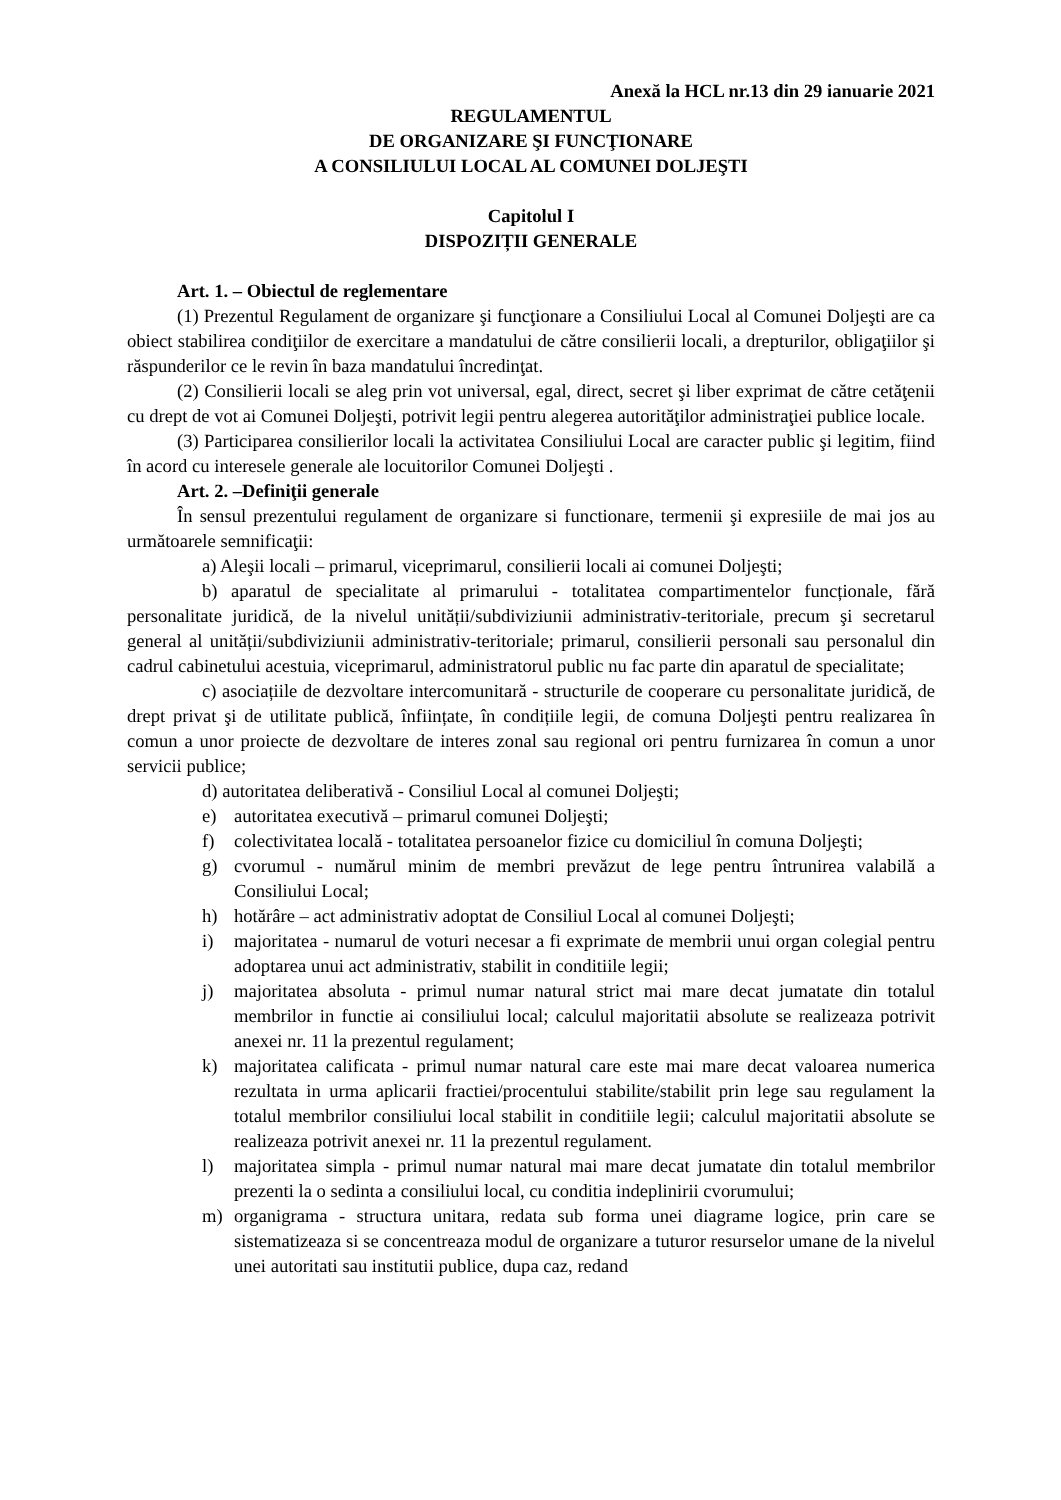Anexă la HCL nr.13 din 29 ianuarie 2021
REGULAMENTUL
DE ORGANIZARE ŞI FUNCŢIONARE
A CONSILIULUI LOCAL AL COMUNEI DOLJEŞTI
Capitolul I
DISPOZIȚII GENERALE
Art. 1. – Obiectul de reglementare
(1) Prezentul Regulament de organizare şi funcţionare a Consiliului Local al Comunei Doljeşti are ca obiect stabilirea condiţiilor de exercitare a mandatului de către consilierii locali, a drepturilor, obligaţiilor şi răspunderilor ce le revin în baza mandatului încredinţat.
(2) Consilierii locali se aleg prin vot universal, egal, direct, secret şi liber exprimat de către cetăţenii cu drept de vot ai Comunei Doljeşti, potrivit legii pentru alegerea autorităţilor administraţiei publice locale.
(3) Participarea consilierilor locali la activitatea Consiliului Local are caracter public şi legitim, fiind în acord cu interesele generale ale locuitorilor Comunei Doljeşti .
Art. 2. –Definiţii generale
În sensul prezentului regulament de organizare si functionare, termenii şi expresiile de mai jos au următoarele semnificaţii:
a) Aleşii locali – primarul, viceprimarul, consilierii locali ai comunei Doljeşti;
b) aparatul de specialitate al primarului - totalitatea compartimentelor funcționale, fără personalitate juridică, de la nivelul unității/subdiviziunii administrativ-teritoriale, precum şi secretarul general al unității/subdiviziunii administrativ-teritoriale; primarul, consilierii personali sau personalul din cadrul cabinetului acestuia, viceprimarul, administratorul public nu fac parte din aparatul de specialitate;
c) asociațiile de dezvoltare intercomunitară - structurile de cooperare cu personalitate juridică, de drept privat şi de utilitate publică, înființate, în condițiile legii, de comuna Doljeşti pentru realizarea în comun a unor proiecte de dezvoltare de interes zonal sau regional ori pentru furnizarea în comun a unor servicii publice;
d) autoritatea deliberativă - Consiliul Local al comunei Doljeşti;
e) autoritatea executivă – primarul comunei Doljeşti;
f) colectivitatea locală - totalitatea persoanelor fizice cu domiciliul în comuna Doljeşti;
g) cvorumul - numărul minim de membri prevăzut de lege pentru întrunirea valabilă a Consiliului Local;
h) hotărâre – act administrativ adoptat de Consiliul Local al comunei Doljeşti;
i) majoritatea - numarul de voturi necesar a fi exprimate de membrii unui organ colegial pentru adoptarea unui act administrativ, stabilit in conditiile legii;
j) majoritatea absoluta - primul numar natural strict mai mare decat jumatate din totalul membrilor in functie ai consiliului local; calculul majoritatii absolute se realizeaza potrivit anexei nr. 11 la prezentul regulament;
k) majoritatea calificata - primul numar natural care este mai mare decat valoarea numerica rezultata in urma aplicarii fractiei/procentului stabilite/stabilit prin lege sau regulament la totalul membrilor consiliului local stabilit in conditiile legii; calculul majoritatii absolute se realizeaza potrivit anexei nr. 11 la prezentul regulament.
l) majoritatea simpla - primul numar natural mai mare decat jumatate din totalul membrilor prezenti la o sedinta a consiliului local, cu conditia indeplinirii cvorumului;
m) organigrama - structura unitara, redata sub forma unei diagrame logice, prin care se sistematizeaza si se concentreaza modul de organizare a tuturor resurselor umane de la nivelul unei autoritati sau institutii publice, dupa caz, redand